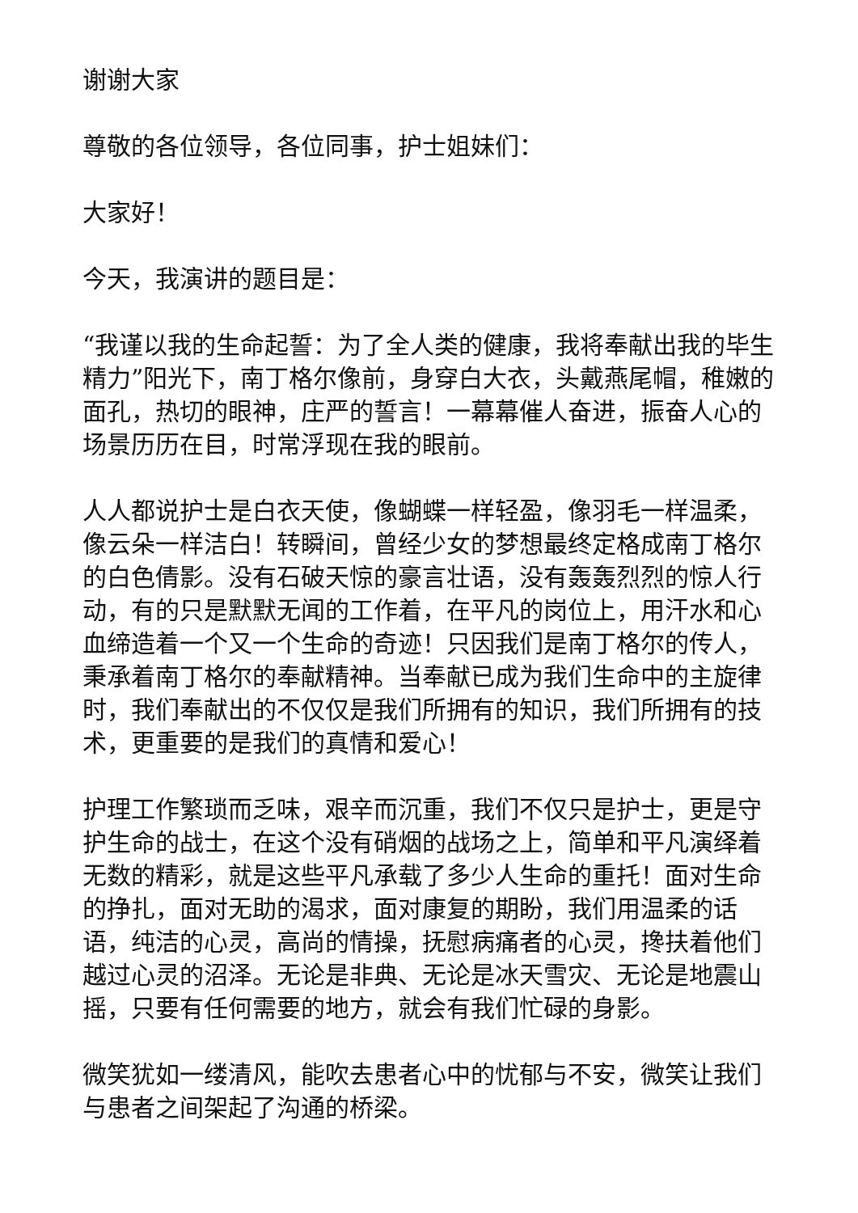谢谢大家
尊敬的各位领导，各位同事，护士姐妹们：
大家好！
今天，我演讲的题目是：
“我谨以我的生命起誓：为了全人类的健康，我将奉献出我的毕生精力”阳光下，南丁格尔像前，身穿白大衣，头戴燕尾帽，稚嫩的面孔，热切的眼神，庄严的誓言！一幕幕催人奋进，振奋人心的场景历历在目，时常浮现在我的眼前。
人人都说护士是白衣天使，像蝴蝶一样轻盈，像羽毛一样温柔，像云朵一样洁白！转瞬间，曾经少女的梦想最终定格成南丁格尔的白色倩影。没有石破天惊的豪言壮语，没有轰轰烈烈的惊人行动，有的只是默默无闻的工作着，在平凡的岗位上，用汗水和心血缔造着一个又一个生命的奇迹！只因我们是南丁格尔的传人，秉承着南丁格尔的奉献精神。当奉献已成为我们生命中的主旋律时，我们奉献出的不仅仅是我们所拥有的知识，我们所拥有的技术，更重要的是我们的真情和爱心！
护理工作繁琐而乏味，艰辛而沉重，我们不仅只是护士，更是守护生命的战士，在这个没有硝烟的战场之上，简单和平凡演绎着无数的精彩，就是这些平凡承载了多少人生命的重托！面对生命的挣扎，面对无助的渴求，面对康复的期盼，我们用温柔的话语，纯洁的心灵，高尚的情操，抚慰病痛者的心灵，搀扶着他们越过心灵的沼泽。无论是非典、无论是冰天雪灾、无论是地震山摇，只要有任何需要的地方，就会有我们忙碌的身影。
微笑犹如一缕清风，能吹去患者心中的忧郁与不安，微笑让我们与患者之间架起了沟通的桥梁。